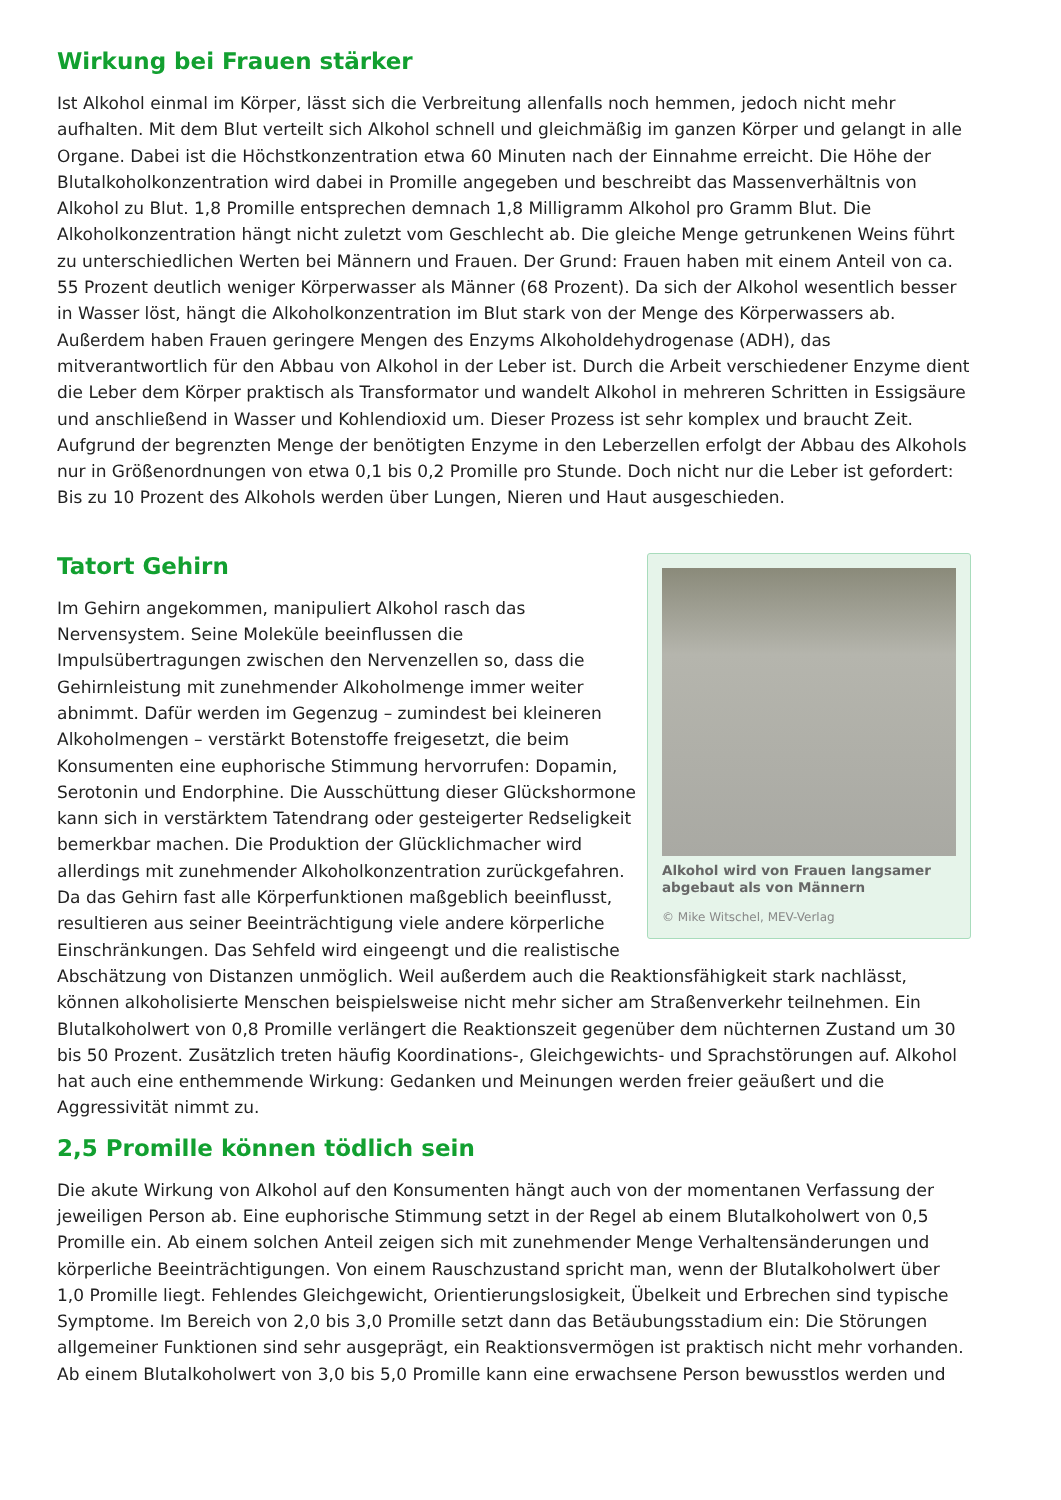Wirkung bei Frauen stärker
Ist Alkohol einmal im Körper, lässt sich die Verbreitung allenfalls noch hemmen, jedoch nicht mehr aufhalten. Mit dem Blut verteilt sich Alkohol schnell und gleichmäßig im ganzen Körper und gelangt in alle Organe. Dabei ist die Höchstkonzentration etwa 60 Minuten nach der Einnahme erreicht. Die Höhe der Blutalkoholkonzentration wird dabei in Promille angegeben und beschreibt das Massenverhältnis von Alkohol zu Blut. 1,8 Promille entsprechen demnach 1,8 Milligramm Alkohol pro Gramm Blut. Die Alkoholkonzentration hängt nicht zuletzt vom Geschlecht ab. Die gleiche Menge getrunkenen Weins führt zu unterschiedlichen Werten bei Männern und Frauen. Der Grund: Frauen haben mit einem Anteil von ca. 55 Prozent deutlich weniger Körperwasser als Männer (68 Prozent). Da sich der Alkohol wesentlich besser in Wasser löst, hängt die Alkoholkonzentration im Blut stark von der Menge des Körperwassers ab. Außerdem haben Frauen geringere Mengen des Enzyms Alkoholdehydrogenase (ADH), das mitverantwortlich für den Abbau von Alkohol in der Leber ist. Durch die Arbeit verschiedener Enzyme dient die Leber dem Körper praktisch als Transformator und wandelt Alkohol in mehreren Schritten in Essigsäure und anschließend in Wasser und Kohlendioxid um. Dieser Prozess ist sehr komplex und braucht Zeit. Aufgrund der begrenzten Menge der benötigten Enzyme in den Leberzellen erfolgt der Abbau des Alkohols nur in Größenordnungen von etwa 0,1 bis 0,2 Promille pro Stunde. Doch nicht nur die Leber ist gefordert: Bis zu 10 Prozent des Alkohols werden über Lungen, Nieren und Haut ausgeschieden.
Alkohol wird von Frauen langsamer abgebaut als von Männern
© Mike Witschel, MEV-Verlag
Tatort Gehirn
Im Gehirn angekommen, manipuliert Alkohol rasch das Nervensystem. Seine Moleküle beeinflussen die Impulsübertragungen zwischen den Nervenzellen so, dass die Gehirnleistung mit zunehmender Alkoholmenge immer weiter abnimmt. Dafür werden im Gegenzug – zumindest bei kleineren Alkoholmengen – verstärkt Botenstoffe freigesetzt, die beim Konsumenten eine euphorische Stimmung hervorrufen: Dopamin, Serotonin und Endorphine. Die Ausschüttung dieser Glückshormone kann sich in verstärktem Tatendrang oder gesteigerter Redseligkeit bemerkbar machen. Die Produktion der Glücklichmacher wird allerdings mit zunehmender Alkoholkonzentration zurückgefahren. Da das Gehirn fast alle Körperfunktionen maßgeblich beeinflusst, resultieren aus seiner Beeinträchtigung viele andere körperliche Einschränkungen. Das Sehfeld wird eingeengt und die realistische Abschätzung von Distanzen unmöglich. Weil außerdem auch die Reaktionsfähigkeit stark nachlässt, können alkoholisierte Menschen beispielsweise nicht mehr sicher am Straßenverkehr teilnehmen. Ein Blutalkoholwert von 0,8 Promille verlängert die Reaktionszeit gegenüber dem nüchternen Zustand um 30 bis 50 Prozent. Zusätzlich treten häufig Koordinations-, Gleichgewichts- und Sprachstörungen auf. Alkohol hat auch eine enthemmende Wirkung: Gedanken und Meinungen werden freier geäußert und die Aggressivität nimmt zu.
2,5 Promille können tödlich sein
Die akute Wirkung von Alkohol auf den Konsumenten hängt auch von der momentanen Verfassung der jeweiligen Person ab. Eine euphorische Stimmung setzt in der Regel ab einem Blutalkoholwert von 0,5 Promille ein. Ab einem solchen Anteil zeigen sich mit zunehmender Menge Verhaltensänderungen und körperliche Beeinträchtigungen. Von einem Rauschzustand spricht man, wenn der Blutalkoholwert über 1,0 Promille liegt. Fehlendes Gleichgewicht, Orientierungslosigkeit, Übelkeit und Erbrechen sind typische Symptome. Im Bereich von 2,0 bis 3,0 Promille setzt dann das Betäubungsstadium ein: Die Störungen allgemeiner Funktionen sind sehr ausgeprägt, ein Reaktionsvermögen ist praktisch nicht mehr vorhanden. Ab einem Blutalkoholwert von 3,0 bis 5,0 Promille kann eine erwachsene Person bewusstlos werden und